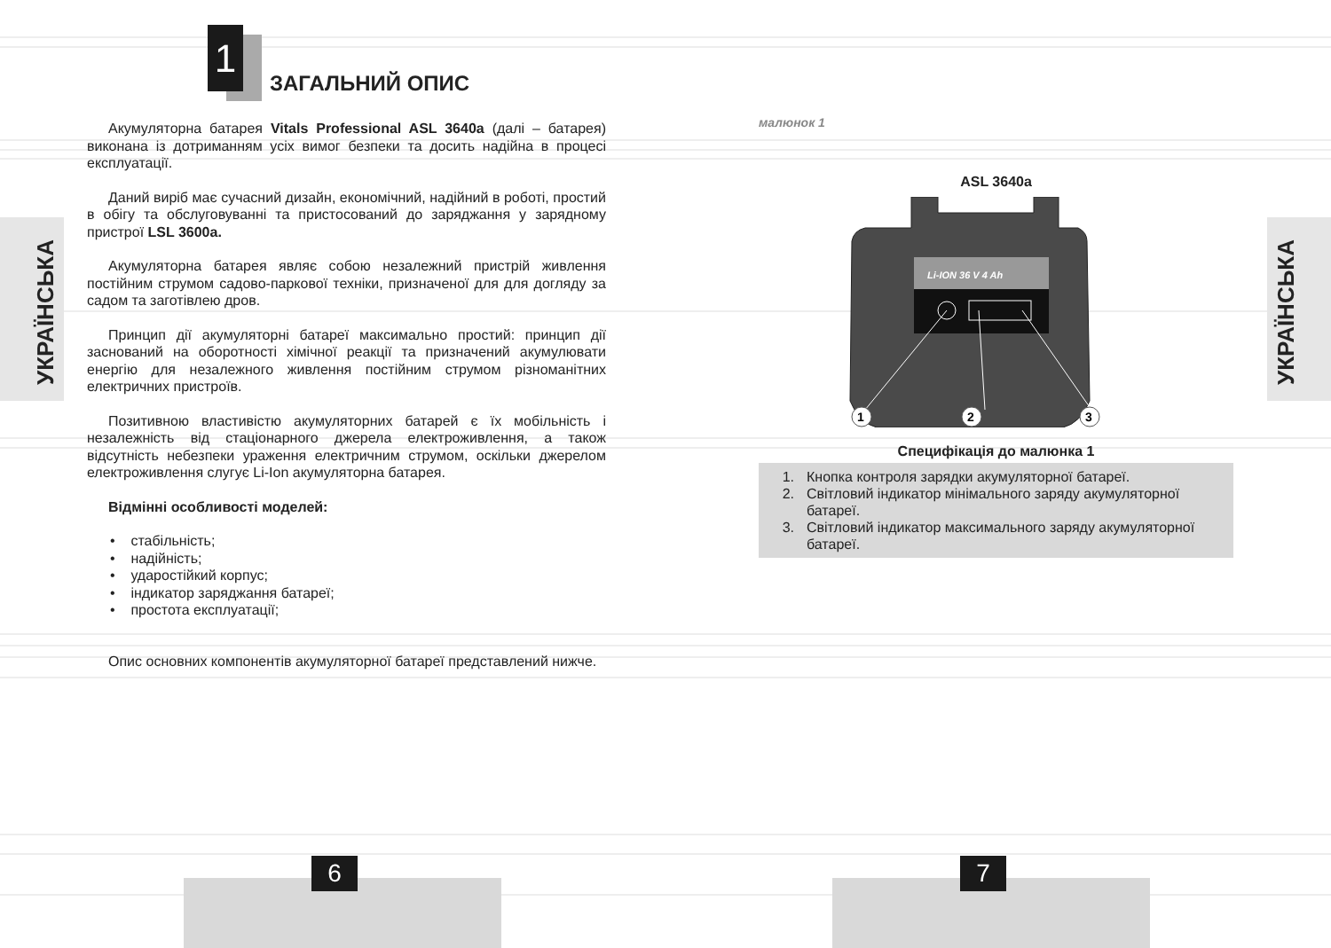УКРАЇНСЬКА
УКРАЇНСЬКА
1
ЗАГАЛЬНИЙ ОПИС
Акумуляторна батарея Vitals Professional ASL 3640a (далі – батарея) виконана із дотриманням усіх вимог безпеки та досить надійна в процесі експлуатації.
Даний виріб має сучасний дизайн, економічний, надійний в роботі, простий в обігу та обслуговуванні та пристосований до заряджання у зарядному пристрої LSL 3600a.
Акумуляторна батарея являє собою незалежний пристрій живлення постійним струмом садово-паркової техніки, призначеної для для догляду за садом та заготівлею дров.
Принцип дії акумуляторні батареї максимально простий: принцип дії заснований на оборотності хімічної реакції та призначений акумулювати енергію для незалежного живлення постійним струмом різноманітних електричних пристроїв.
Позитивною властивістю акумуляторних батарей є їх мобільність і незалежність від стаціонарного джерела електроживлення, а також відсутність небезпеки ураження електричним струмом, оскільки джерелом електроживлення слугує Li-Ion акумуляторна батарея.
Відмінні особливості моделей:
• стабільність;
• надійність;
• ударостійкий корпус;
• індикатор заряджання батареї;
• простота експлуатації;
Опис основних компонентів акумуляторної батареї представлений нижче.
малюнок 1
ASL 3640a
Li-ION 36 V 4 Ah
1
2
3
Специфікація до малюнка 1
1. Кнопка контроля зарядки акумуляторної батареї.
2. Світловий індикатор мінімального заряду акумуляторної батареї.
3. Світловий індикатор максимального заряду акумуляторної батареї.
6 7